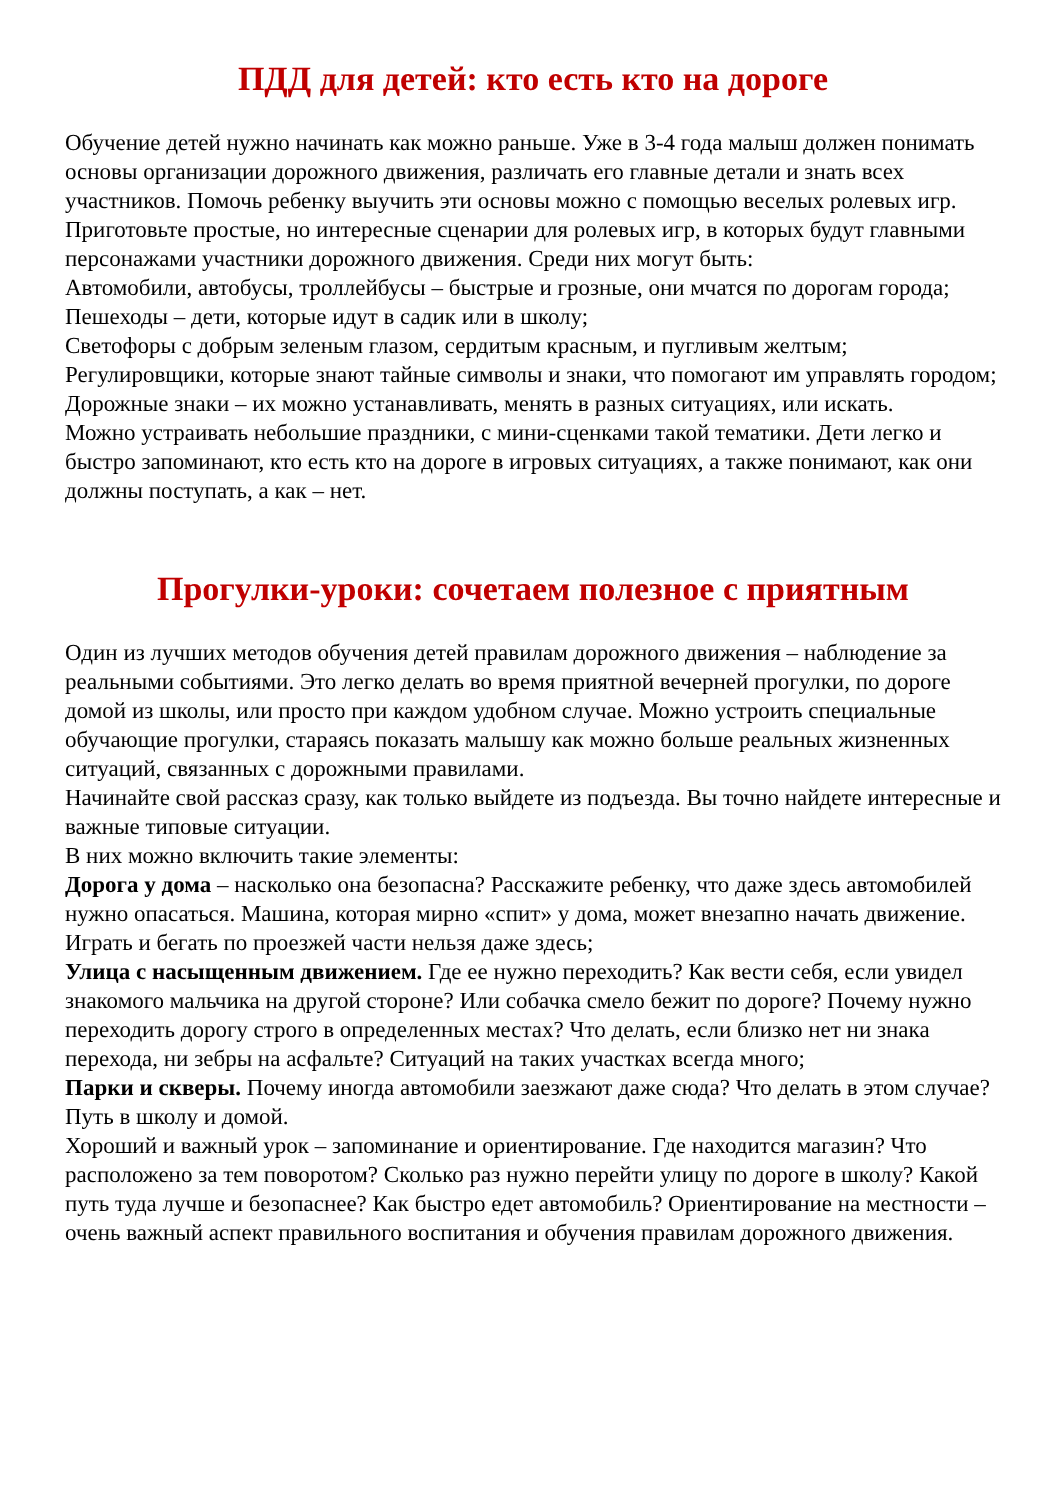ПДД для детей: кто есть кто на дороге
Обучение детей нужно начинать как можно раньше. Уже в 3-4 года малыш должен понимать основы организации дорожного движения, различать его главные детали и знать всех участников. Помочь ребенку выучить эти основы можно с помощью веселых ролевых игр. Приготовьте простые, но интересные сценарии для ролевых игр, в которых будут главными персонажами участники дорожного движения. Среди них могут быть:
Автомобили, автобусы, троллейбусы – быстрые и грозные, они мчатся по дорогам города;
Пешеходы – дети, которые идут в садик или в школу;
Светофоры с добрым зеленым глазом, сердитым красным, и пугливым желтым;
Регулировщики, которые знают тайные символы и знаки, что помогают им управлять городом;
Дорожные знаки – их можно устанавливать, менять в разных ситуациях, или искать.
Можно устраивать небольшие праздники, с мини-сценками такой тематики. Дети легко и быстро запоминают, кто есть кто на дороге в игровых ситуациях, а также понимают, как они должны поступать, а как – нет.
Прогулки-уроки: сочетаем полезное с приятным
Один из лучших методов обучения детей правилам дорожного движения – наблюдение за реальными событиями. Это легко делать во время приятной вечерней прогулки, по дороге домой из школы, или просто при каждом удобном случае. Можно устроить специальные обучающие прогулки, стараясь показать малышу как можно больше реальных жизненных ситуаций, связанных с дорожными правилами.
Начинайте свой рассказ сразу, как только выйдете из подъезда. Вы точно найдете интересные и важные типовые ситуации.
В них можно включить такие элементы:
Дорога у дома – насколько она безопасна? Расскажите ребенку, что даже здесь автомобилей нужно опасаться. Машина, которая мирно «спит» у дома, может внезапно начать движение. Играть и бегать по проезжей части нельзя даже здесь;
Улица с насыщенным движением. Где ее нужно переходить? Как вести себя, если увидел знакомого мальчика на другой стороне? Или собачка смело бежит по дороге? Почему нужно переходить дорогу строго в определенных местах? Что делать, если близко нет ни знака перехода, ни зебры на асфальте? Ситуаций на таких участках всегда много;
Парки и скверы. Почему иногда автомобили заезжают даже сюда? Что делать в этом случае? Путь в школу и домой.
Хороший и важный урок – запоминание и ориентирование. Где находится магазин? Что расположено за тем поворотом? Сколько раз нужно перейти улицу по дороге в школу? Какой путь туда лучше и безопаснее? Как быстро едет автомобиль? Ориентирование на местности – очень важный аспект правильного воспитания и обучения правилам дорожного движения.